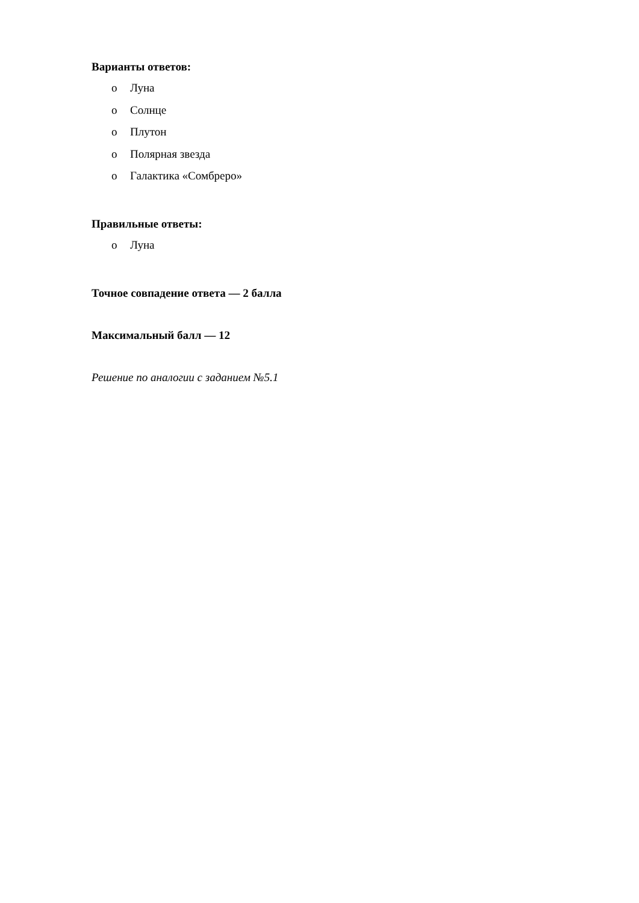Варианты ответов:
o Луна
o Солнце
o Плутон
o Полярная звезда
o Галактика «Сомбреро»
Правильные ответы:
o Луна
Точное совпадение ответа — 2 балла
Максимальный балл — 12
Решение по аналогии с заданием №5.1